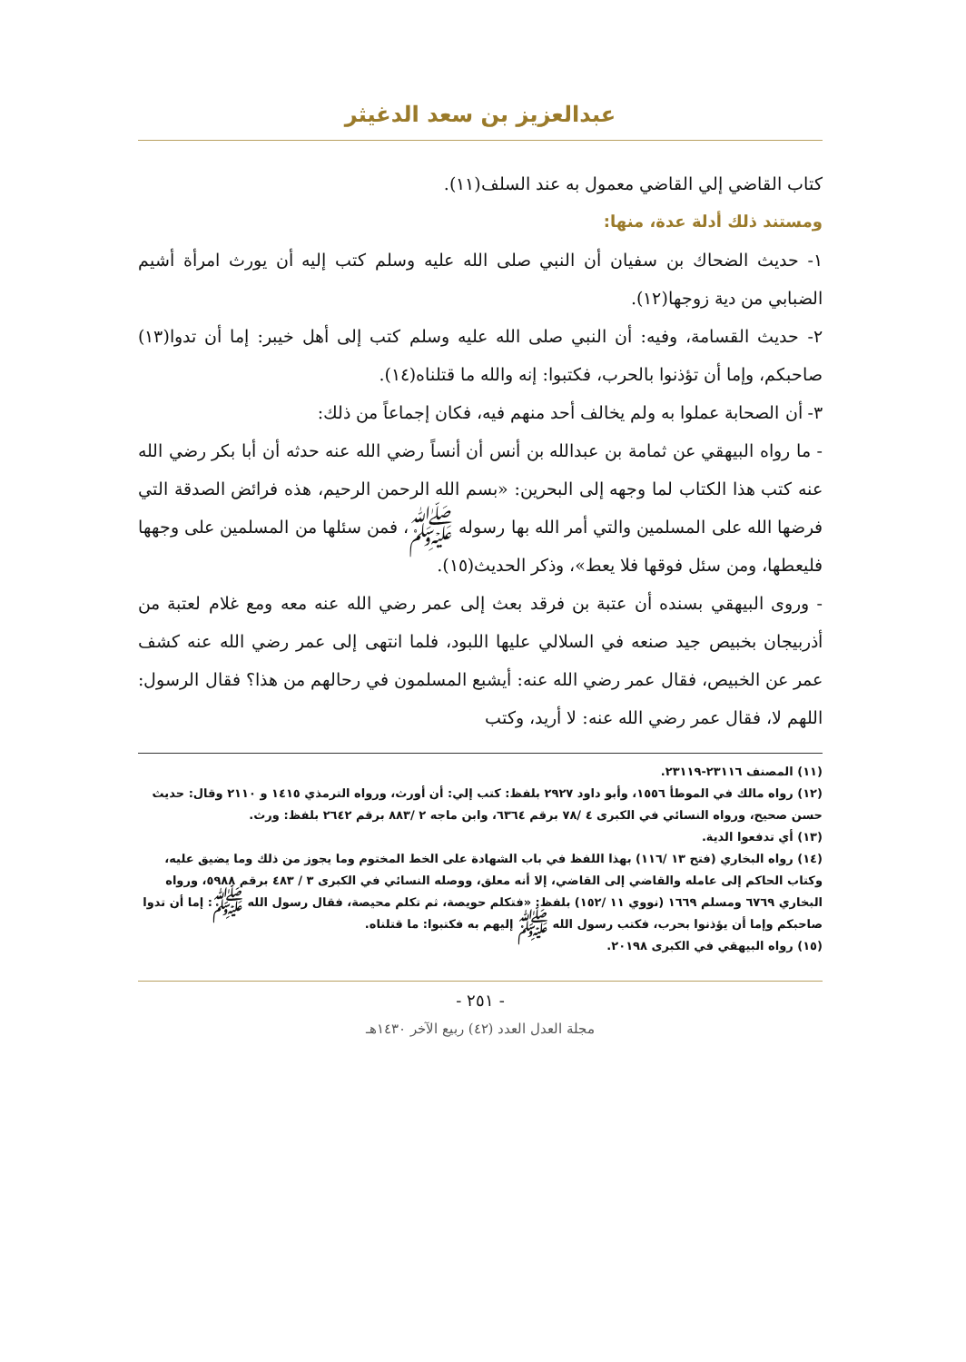عبدالعزيز بن سعد الدغيثر
كتاب القاضي إلي القاضي معمول به عند السلف(١١).
ومستند ذلك أدلة عدة، منها:
١- حديث الضحاك بن سفيان أن النبي صلى الله عليه وسلم كتب إليه أن يورث امرأة أشيم الضبابي من دية زوجها(١٢).
٢- حديث القسامة، وفيه: أن النبي صلى الله عليه وسلم كتب إلى أهل خيبر: إما أن تدوا(١٣) صاحبكم، وإما أن تؤذنوا بالحرب، فكتبوا: إنه والله ما قتلناه(١٤).
٣- أن الصحابة عملوا به ولم يخالف أحد منهم فيه، فكان إجماعاً من ذلك:
- ما رواه البيهقي عن ثمامة بن عبدالله بن أنس أن أنساً رضي الله عنه حدثه أن أبا بكر رضي الله عنه كتب هذا الكتاب لما وجهه إلى البحرين: «بسم الله الرحمن الرحيم، هذه فرائض الصدقة التي فرضها الله على المسلمين والتي أمر الله بها رسوله ﷺ، فمن سئلها من المسلمين على وجهها فليعطها، ومن سئل فوقها فلا يعط»، وذكر الحديث(١٥).
- وروى البيهقي بسنده أن عتبة بن فرقد بعث إلى عمر رضي الله عنه معه ومع غلام لعتبة من أذربيجان بخبيص جيد صنعه في السلالي عليها اللبود، فلما انتهى إلى عمر رضي الله عنه كشف عمر عن الخبيص، فقال عمر رضي الله عنه: أيشبع المسلمون في رحالهم من هذا؟ فقال الرسول: اللهم لا، فقال عمر رضي الله عنه: لا أريد، وكتب
(١١) المصنف ٢٣١١٦-٢٣١١٩.
(١٢) رواه مالك في الموطأ ١٥٥٦، وأبو داود ٢٩٢٧ بلفظ: كتب إلي: أن أورث، ورواه الترمذي ١٤١٥ و ٢١١٠ وقال: حديث حسن صحيح، ورواه النسائي في الكبرى ٤ /٧٨ برقم ٦٣٦٤، وابن ماجه ٢ /٨٨٣ برقم ٢٦٤٢ بلفظ: ورث.
(١٣) أي تدفعوا الدية.
(١٤) رواه البخاري (فتح ١٣ /١١٦) بهذا اللفظ في باب الشهادة على الخط المختوم وما يجوز من ذلك وما يضيق عليه، وكتاب الحاكم إلى عامله والقاضي إلى القاضي، إلا أنه معلق، ووصله النسائي في الكبرى ٣ / ٤٨٣ برقم ٥٩٨٨، ورواه البخاري ٦٧٦٩ ومسلم ١٦٦٩ (نووي ١١ /١٥٢) بلفظ: «فتكلم حويصة، ثم تكلم محيصة، فقال رسول الله ﷺ: إما أن تدوا صاحبكم وإما أن يؤذنوا بحرب، فكتب رسول الله ﷺ إليهم به فكتبوا: ما قتلناه.
(١٥) رواه البيهقي في الكبرى ٢٠١٩٨.
- ٢٥١ -
مجلة العدل العدد (٤٢) ربيع الآخر ١٤٣٠هـ